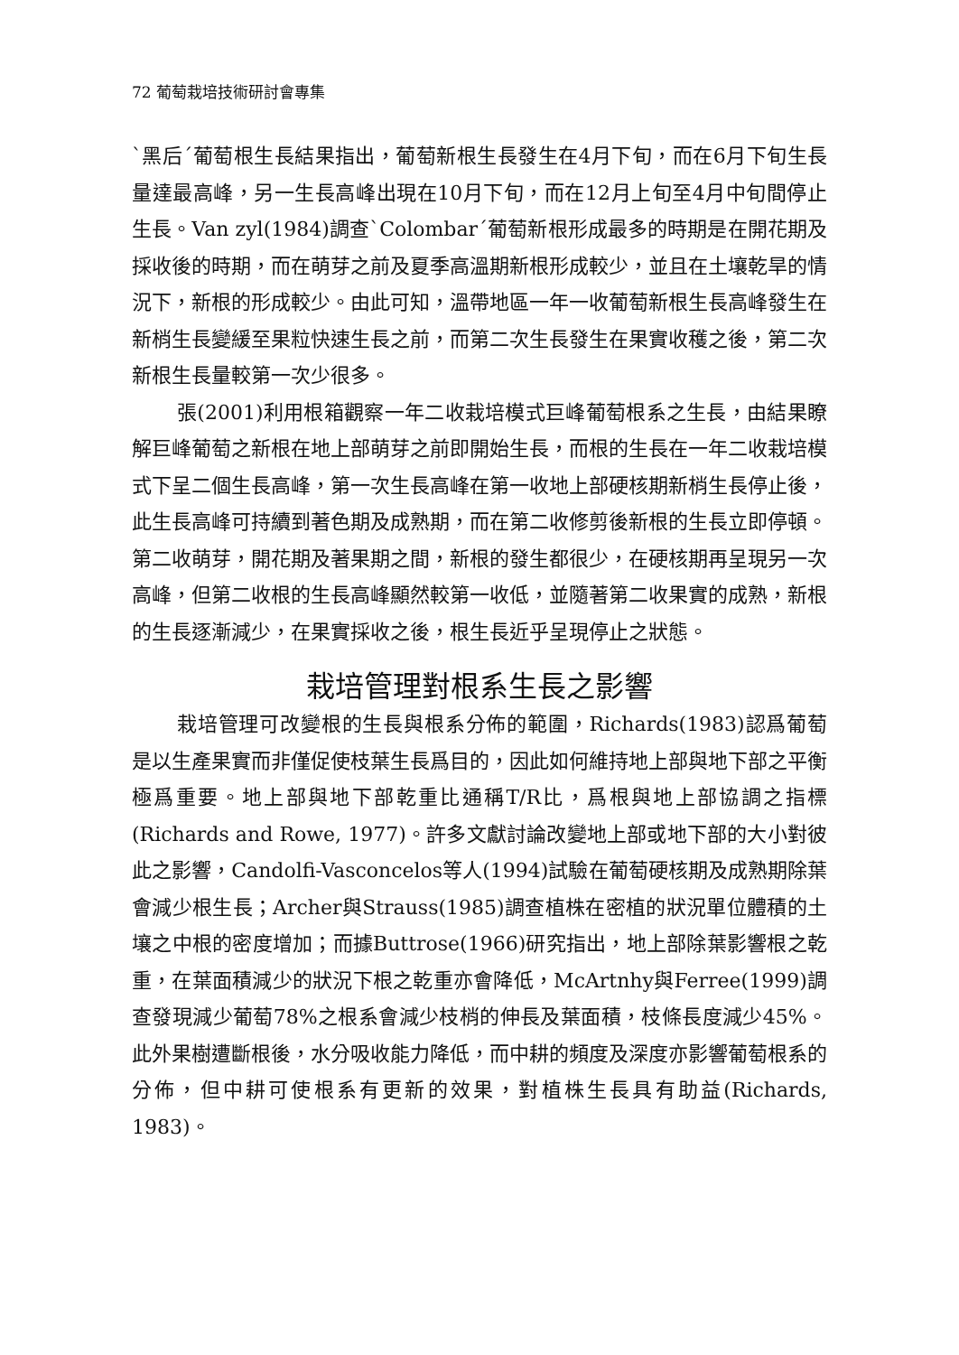72 葡萄栽培技術研討會專集
`黑后´葡萄根生長結果指出，葡萄新根生長發生在4月下旬，而在6月下旬生長量達最高峰，另一生長高峰出現在10月下旬，而在12月上旬至4月中旬間停止生長。Van zyl(1984)調查`Colombar´葡萄新根形成最多的時期是在開花期及採收後的時期，而在萌芽之前及夏季高溫期新根形成較少，並且在土壤乾旱的情況下，新根的形成較少。由此可知，溫帶地區一年一收葡萄新根生長高峰發生在新梢生長變緩至果粒快速生長之前，而第二次生長發生在果實收穫之後，第二次新根生長量較第一次少很多。
張(2001)利用根箱觀察一年二收栽培模式巨峰葡萄根系之生長，由結果瞭解巨峰葡萄之新根在地上部萌芽之前即開始生長，而根的生長在一年二收栽培模式下呈二個生長高峰，第一次生長高峰在第一收地上部硬核期新梢生長停止後，此生長高峰可持續到著色期及成熟期，而在第二收修剪後新根的生長立即停頓。第二收萌芽，開花期及著果期之間，新根的發生都很少，在硬核期再呈現另一次高峰，但第二收根的生長高峰顯然較第一收低，並隨著第二收果實的成熟，新根的生長逐漸減少，在果實採收之後，根生長近乎呈現停止之狀態。
栽培管理對根系生長之影響
栽培管理可改變根的生長與根系分佈的範圍，Richards(1983)認爲葡萄是以生產果實而非僅促使枝葉生長爲目的，因此如何維持地上部與地下部之平衡極爲重要。地上部與地下部乾重比通稱T/R比，爲根與地上部協調之指標(Richards and Rowe, 1977)。許多文獻討論改變地上部或地下部的大小對彼此之影響，Candolfi-Vasconcelos等人(1994)試驗在葡萄硬核期及成熟期除葉會減少根生長；Archer與Strauss(1985)調查植株在密植的狀況單位體積的土壤之中根的密度增加；而據Buttrose(1966)研究指出，地上部除葉影響根之乾重，在葉面積減少的狀況下根之乾重亦會降低，McArtnhy與Ferree(1999)調查發現減少葡萄78%之根系會減少枝梢的伸長及葉面積，枝條長度減少45%。此外果樹遭斷根後，水分吸收能力降低，而中耕的頻度及深度亦影響葡萄根系的分佈，但中耕可使根系有更新的效果，對植株生長具有助益(Richards, 1983)。